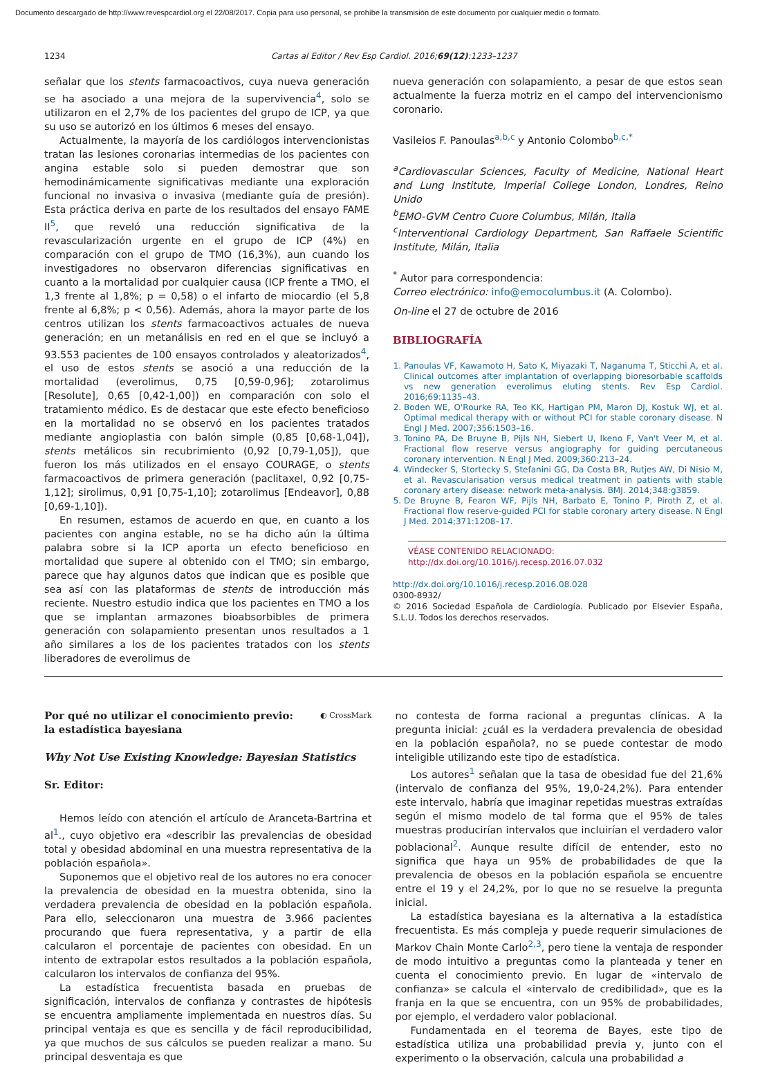Documento descargado de http://www.revespcardiol.org el 22/08/2017. Copia para uso personal, se prohíbe la transmisión de este documento por cualquier medio o formato.
1234 Cartas al Editor / Rev Esp Cardiol. 2016;69(12):1233–1237
señalar que los stents farmacoactivos, cuya nueva generación se ha asociado a una mejora de la supervivencia<sup>4</sup>, solo se utilizaron en el 2,7% de los pacientes del grupo de ICP, ya que su uso se autorizó en los últimos 6 meses del ensayo.
Actualmente, la mayoría de los cardiólogos intervencionistas tratan las lesiones coronarias intermedias de los pacientes con angina estable solo si pueden demostrar que son hemodinámicamente significativas mediante una exploración funcional no invasiva o invasiva (mediante guía de presión). Esta práctica deriva en parte de los resultados del ensayo FAME II<sup>5</sup>, que reveló una reducción significativa de la revascularización urgente en el grupo de ICP (4%) en comparación con el grupo de TMO (16,3%), aun cuando los investigadores no observaron diferencias significativas en cuanto a la mortalidad por cualquier causa (ICP frente a TMO, el 1,3 frente al 1,8%; p = 0,58) o el infarto de miocardio (el 5,8 frente al 6,8%; p < 0,56). Además, ahora la mayor parte de los centros utilizan los stents farmacoactivos actuales de nueva generación; en un metanálisis en red en el que se incluyó a 93.553 pacientes de 100 ensayos controlados y aleatorizados<sup>4</sup>, el uso de estos stents se asoció a una reducción de la mortalidad (everolimus, 0,75 [0,59-0,96]; zotarolimus [Resolute], 0,65 [0,42-1,00]) en comparación con solo el tratamiento médico. Es de destacar que este efecto beneficioso en la mortalidad no se observó en los pacientes tratados mediante angioplastia con balón simple (0,85 [0,68-1,04]), stents metálicos sin recubrimiento (0,92 [0,79-1,05]), que fueron los más utilizados en el ensayo COURAGE, o stents farmacoactivos de primera generación (paclitaxel, 0,92 [0,75-1,12]; sirolimus, 0,91 [0,75-1,10]; zotarolimus [Endeavor], 0,88 [0,69-1,10]).
En resumen, estamos de acuerdo en que, en cuanto a los pacientes con angina estable, no se ha dicho aún la última palabra sobre si la ICP aporta un efecto beneficioso en mortalidad que supere al obtenido con el TMO; sin embargo, parece que hay algunos datos que indican que es posible que sea así con las plataformas de stents de introducción más reciente. Nuestro estudio indica que los pacientes en TMO a los que se implantan armazones bioabsorbibles de primera generación con solapamiento presentan unos resultados a 1 año similares a los de los pacientes tratados con los stents liberadores de everolimus de
nueva generación con solapamiento, a pesar de que estos sean actualmente la fuerza motriz en el campo del intervencionismo coronario.
Vasileios F. Panoulas<sup>a,b,c</sup> y Antonio Colombo<sup>b,c,*</sup>
<sup>a</sup> Cardiovascular Sciences, Faculty of Medicine, National Heart and Lung Institute, Imperial College London, Londres, Reino Unido
<sup>b</sup> EMO-GVM Centro Cuore Columbus, Milán, Italia
<sup>c</sup> Interventional Cardiology Department, San Raffaele Scientific Institute, Milán, Italia
<sup>*</sup> Autor para correspondencia:
Correo electrónico: info@emocolumbus.it (A. Colombo).
On-line el 27 de octubre de 2016
BIBLIOGRAFÍA
1. Panoulas VF, Kawamoto H, Sato K, Miyazaki T, Naganuma T, Sticchi A, et al. Clinical outcomes after implantation of overlapping bioresorbable scaffolds vs new generation everolimus eluting stents. Rev Esp Cardiol. 2016;69:1135–43.
2. Boden WE, O'Rourke RA, Teo KK, Hartigan PM, Maron DJ, Kostuk WJ, et al. Optimal medical therapy with or without PCI for stable coronary disease. N Engl J Med. 2007;356:1503–16.
3. Tonino PA, De Bruyne B, Pijls NH, Siebert U, Ikeno F, Van't Veer M, et al. Fractional flow reserve versus angiography for guiding percutaneous coronary intervention. N Engl J Med. 2009;360:213–24.
4. Windecker S, Stortecky S, Stefanini GG, Da Costa BR, Rutjes AW, Di Nisio M, et al. Revascularisation versus medical treatment in patients with stable coronary artery disease: network meta-analysis. BMJ. 2014;348:g3859.
5. De Bruyne B, Fearon WF, Pijls NH, Barbato E, Tonino P, Piroth Z, et al. Fractional flow reserve-guided PCI for stable coronary artery disease. N Engl J Med. 2014;371:1208–17.
VÉASE CONTENIDO RELACIONADO:
http://dx.doi.org/10.1016/j.recesp.2016.07.032
http://dx.doi.org/10.1016/j.recesp.2016.08.028
0300-8932/
© 2016 Sociedad Española de Cardiología. Publicado por Elsevier España, S.L.U. Todos los derechos reservados.
Por qué no utilizar el conocimiento previo:
la estadística bayesiana
◐ CrossMark
Why Not Use Existing Knowledge: Bayesian Statistics
Sr. Editor:
Hemos leído con atención el artículo de Aranceta-Bartrina et al<sup>1</sup>., cuyo objetivo era «describir las prevalencias de obesidad total y obesidad abdominal en una muestra representativa de la población española».
Suponemos que el objetivo real de los autores no era conocer la prevalencia de obesidad en la muestra obtenida, sino la verdadera prevalencia de obesidad en la población española. Para ello, seleccionaron una muestra de 3.966 pacientes procurando que fuera representativa, y a partir de ella calcularon el porcentaje de pacientes con obesidad. En un intento de extrapolar estos resultados a la población española, calcularon los intervalos de confianza del 95%.
La estadística frecuentista basada en pruebas de significación, intervalos de confianza y contrastes de hipótesis se encuentra ampliamente implementada en nuestros días. Su principal ventaja es que es sencilla y de fácil reproducibilidad, ya que muchos de sus cálculos se pueden realizar a mano. Su principal desventaja es que
no contesta de forma racional a preguntas clínicas. A la pregunta inicial: ¿cuál es la verdadera prevalencia de obesidad en la población española?, no se puede contestar de modo inteligible utilizando este tipo de estadística.
Los autores<sup>1</sup> señalan que la tasa de obesidad fue del 21,6% (intervalo de confianza del 95%, 19,0-24,2%). Para entender este intervalo, habría que imaginar repetidas muestras extraídas según el mismo modelo de tal forma que el 95% de tales muestras producirían intervalos que incluirían el verdadero valor poblacional<sup>2</sup>. Aunque resulte difícil de entender, esto no significa que haya un 95% de probabilidades de que la prevalencia de obesos en la población española se encuentre entre el 19 y el 24,2%, por lo que no se resuelve la pregunta inicial.
La estadística bayesiana es la alternativa a la estadística frecuentista. Es más compleja y puede requerir simulaciones de Markov Chain Monte Carlo<sup>2,3</sup>, pero tiene la ventaja de responder de modo intuitivo a preguntas como la planteada y tener en cuenta el conocimiento previo. En lugar de «intervalo de confianza» se calcula el «intervalo de credibilidad», que es la franja en la que se encuentra, con un 95% de probabilidades, por ejemplo, el verdadero valor poblacional.
Fundamentada en el teorema de Bayes, este tipo de estadística utiliza una probabilidad previa y, junto con el experimento o la observación, calcula una probabilidad a